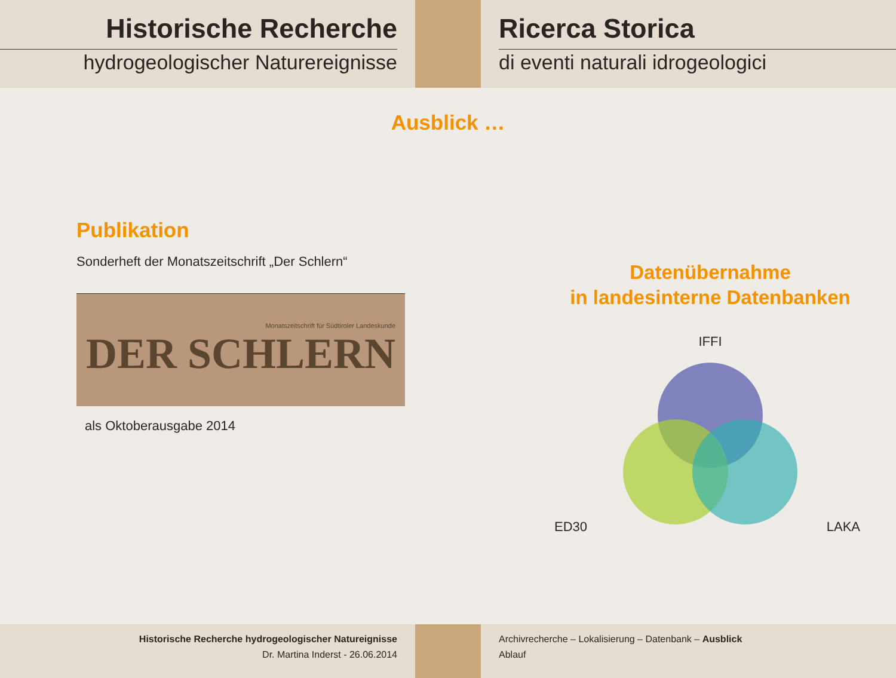Historische Recherche
hydrogeologischer Naturereignisse
Ricerca Storica
di eventi naturali idrogeologici
Ausblick …
Publikation
Sonderheft der Monatszeitschrift „Der Schlern“
Monatszeitschrift für Südtiroler Landeskunde
DER SCHLERN
als Oktoberausgabe 2014
Datenübernahme
in landesinterne Datenbanken
IFFI
ED30 LAKA
Historische Recherche hydrogeologischer Natureignisse
Dr. Martina Inderst - 26.06.2014
Archivrecherche – Lokalisierung – Datenbank – Ausblick
Ablauf